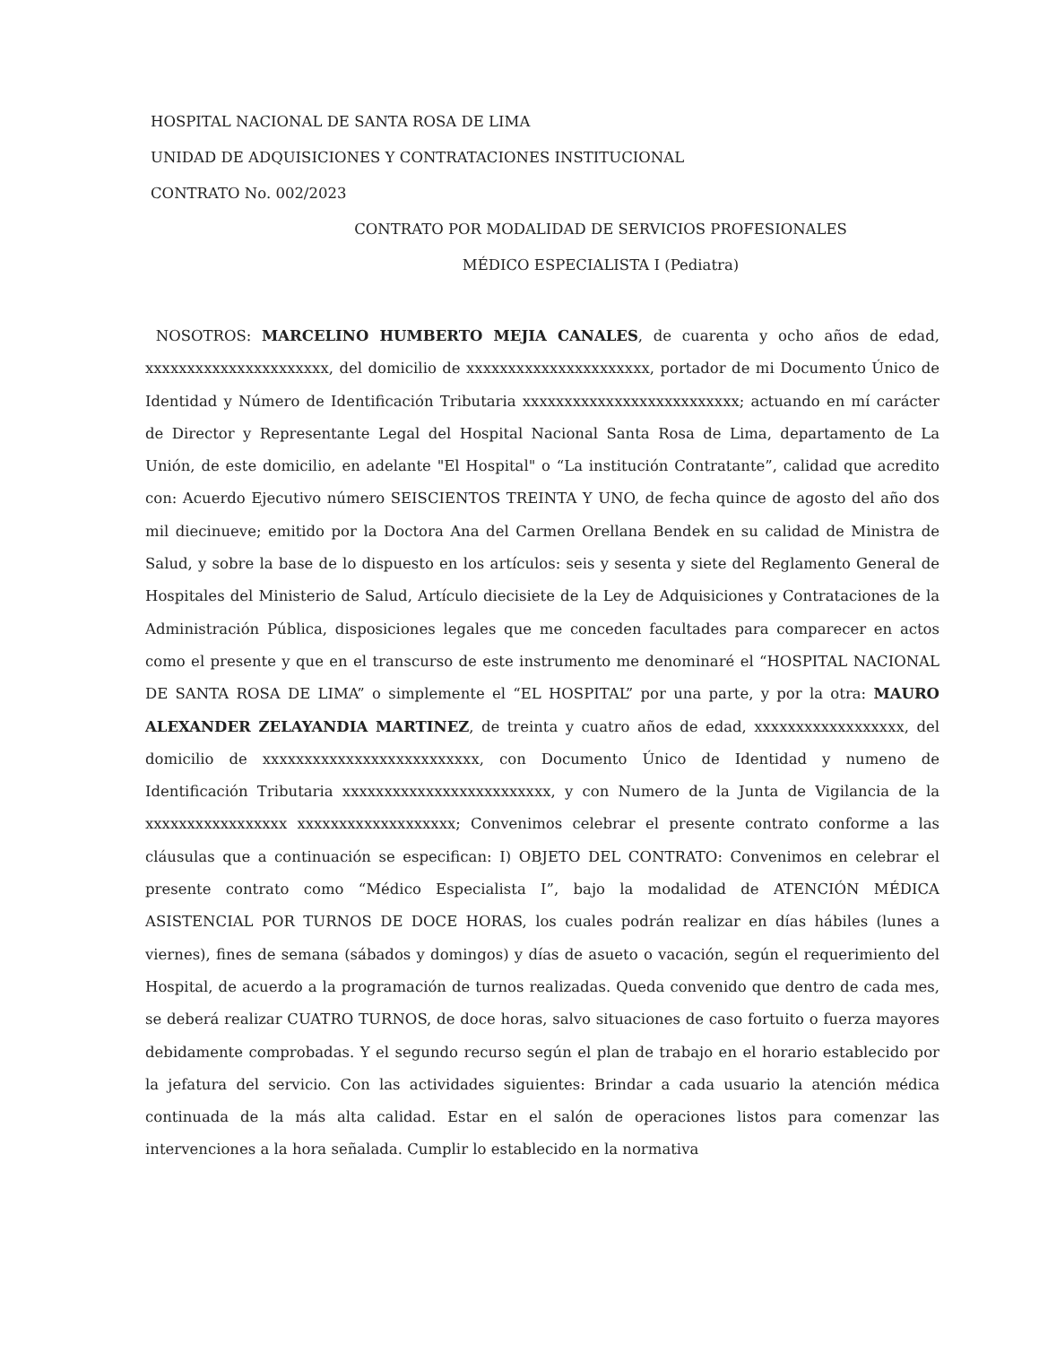HOSPITAL NACIONAL DE SANTA ROSA DE LIMA
UNIDAD DE ADQUISICIONES Y CONTRATACIONES INSTITUCIONAL
CONTRATO No. 002/2023
CONTRATO POR MODALIDAD DE SERVICIOS PROFESIONALES
MÉDICO ESPECIALISTA I (Pediatra)
NOSOTROS: MARCELINO HUMBERTO MEJIA CANALES, de cuarenta y ocho años de edad, xxxxxxxxxxxxxxxxxxxxxx, del domicilio de xxxxxxxxxxxxxxxxxxxxxx, portador de mi Documento Único de Identidad y Número de Identificación Tributaria xxxxxxxxxxxxxxxxxxxxxxxxxx; actuando en mí carácter de Director y Representante Legal del Hospital Nacional Santa Rosa de Lima, departamento de La Unión, de este domicilio, en adelante "El Hospital" o “La institución Contratante”, calidad que acredito con: Acuerdo Ejecutivo número SEISCIENTOS TREINTA Y UNO, de fecha quince de agosto del año dos mil diecinueve; emitido por la Doctora Ana del Carmen Orellana Bendek en su calidad de Ministra de Salud, y sobre la base de lo dispuesto en los artículos: seis y sesenta y siete del Reglamento General de Hospitales del Ministerio de Salud, Artículo diecisiete de la Ley de Adquisiciones y Contrataciones de la Administración Pública, disposiciones legales que me conceden facultades para comparecer en actos como el presente y que en el transcurso de este instrumento me denominaré el “HOSPITAL NACIONAL DE SANTA ROSA DE LIMA” o simplemente el “EL HOSPITAL” por una parte, y por la otra: MAURO ALEXANDER ZELAYANDIA MARTINEZ, de treinta y cuatro años de edad, xxxxxxxxxxxxxxxxxx, del domicilio de xxxxxxxxxxxxxxxxxxxxxxxxxx, con Documento Único de Identidad y numeno de Identificación Tributaria xxxxxxxxxxxxxxxxxxxxxxxxx, y con Numero de la Junta de Vigilancia de la xxxxxxxxxxxxxxxxx xxxxxxxxxxxxxxxxxxx; Convenimos celebrar el presente contrato conforme a las cláusulas que a continuación se especifican: I) OBJETO DEL CONTRATO: Convenimos en celebrar el presente contrato como “Médico Especialista I”, bajo la modalidad de ATENCIÓN MÉDICA ASISTENCIAL POR TURNOS DE DOCE HORAS, los cuales podrán realizar en días hábiles (lunes a viernes), fines de semana (sábados y domingos) y días de asueto o vacación, según el requerimiento del Hospital, de acuerdo a la programación de turnos realizadas. Queda convenido que dentro de cada mes, se deberá realizar CUATRO TURNOS, de doce horas, salvo situaciones de caso fortuito o fuerza mayores debidamente comprobadas. Y el segundo recurso según el plan de trabajo en el horario establecido por la jefatura del servicio. Con las actividades siguientes: Brindar a cada usuario la atención médica continuada de la más alta calidad. Estar en el salón de operaciones listos para comenzar las intervenciones a la hora señalada. Cumplir lo establecido en la normativa